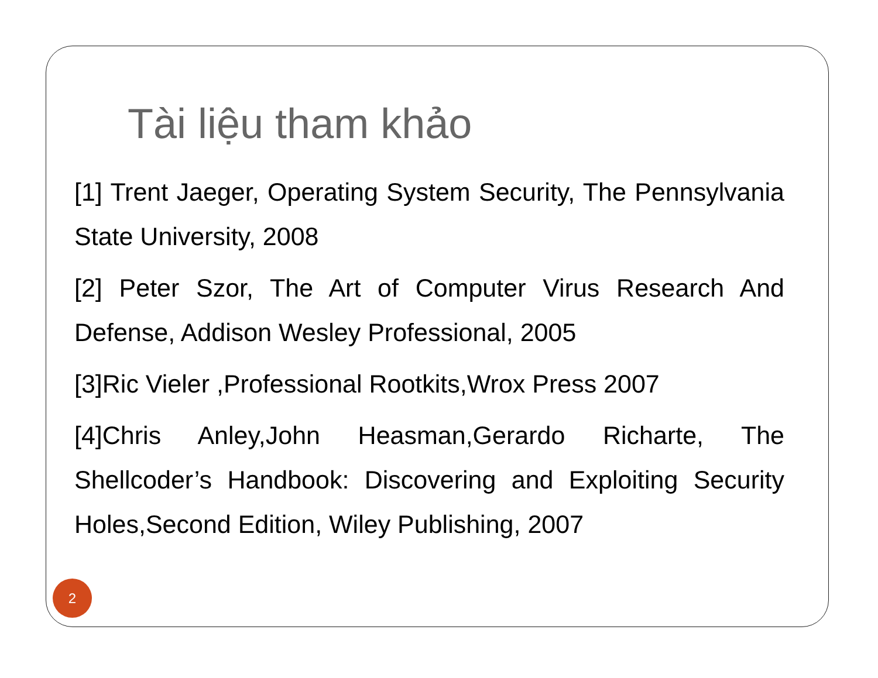Tài liệu tham khảo
[1] Trent Jaeger, Operating System Security, The Pennsylvania State University, 2008
[2] Peter Szor, The Art of Computer Virus Research And Defense, Addison Wesley Professional, 2005
[3]Ric Vieler ,Professional Rootkits,Wrox Press 2007
[4]Chris Anley,John Heasman,Gerardo Richarte, The Shellcoder’s Handbook: Discovering and Exploiting Security Holes,Second Edition, Wiley Publishing, 2007
2